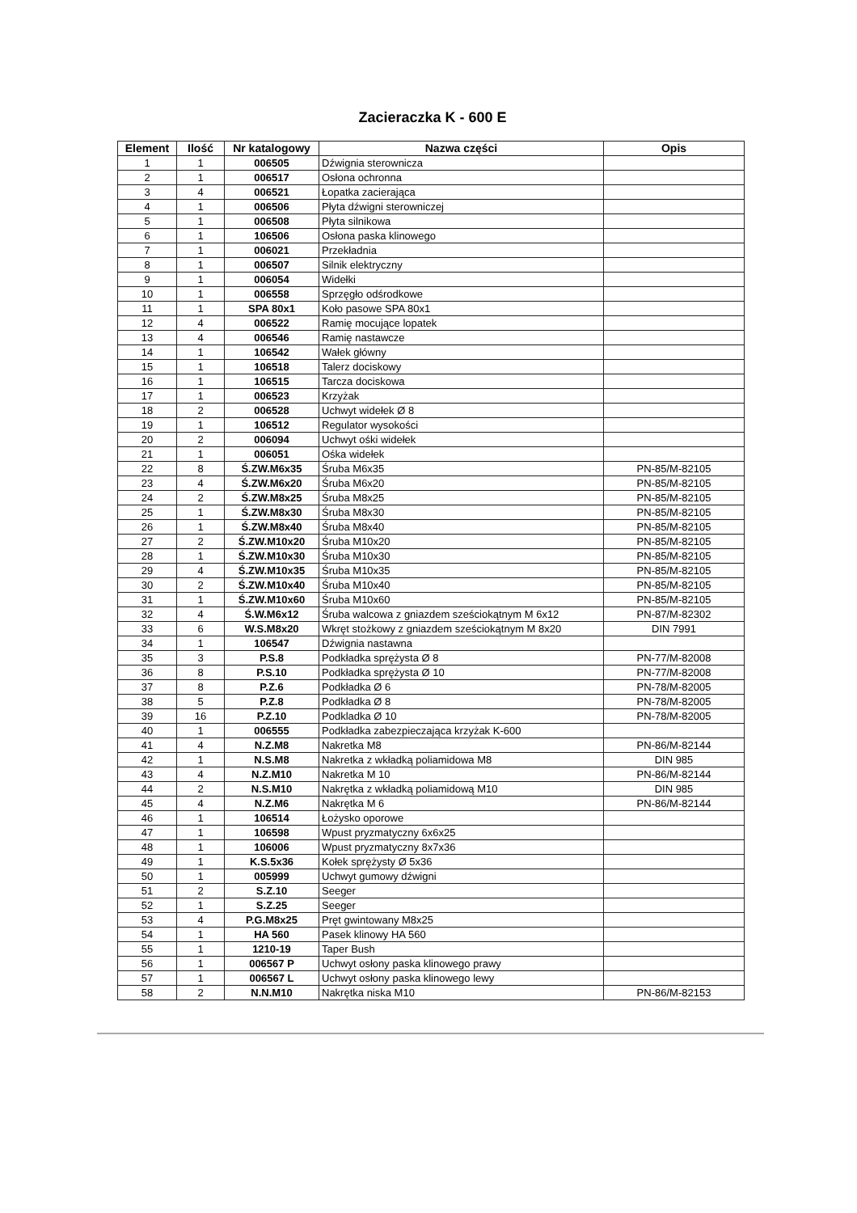Zacieraczka K - 600 E
| Element | Ilość | Nr katalogowy | Nazwa części | Opis |
| --- | --- | --- | --- | --- |
| 1 | 1 | 006505 | Dźwignia sterownicza | |
| 2 | 1 | 006517 | Osłona ochronna | |
| 3 | 4 | 006521 | Łopatka zacierająca | |
| 4 | 1 | 006506 | Płyta dźwigni sterowniczej | |
| 5 | 1 | 006508 | Płyta silnikowa | |
| 6 | 1 | 106506 | Osłona paska klinowego | |
| 7 | 1 | 006021 | Przekładnia | |
| 8 | 1 | 006507 | Silnik elektryczny | |
| 9 | 1 | 006054 | Widełki | |
| 10 | 1 | 006558 | Sprzęgło odśrodkowe | |
| 11 | 1 | SPA 80x1 | Koło pasowe SPA 80x1 | |
| 12 | 4 | 006522 | Ramię mocujące lopatek | |
| 13 | 4 | 006546 | Ramię nastawcze | |
| 14 | 1 | 106542 | Wałek główny | |
| 15 | 1 | 106518 | Talerz dociskowy | |
| 16 | 1 | 106515 | Tarcza dociskowa | |
| 17 | 1 | 006523 | Krzyżak | |
| 18 | 2 | 006528 | Uchwyt widełek Ø 8 | |
| 19 | 1 | 106512 | Regulator wysokości | |
| 20 | 2 | 006094 | Uchwyt ośki widełek | |
| 21 | 1 | 006051 | Ośka widełek | |
| 22 | 8 | Ś.ZW.M6x35 | Śruba M6x35 | PN-85/M-82105 |
| 23 | 4 | Ś.ZW.M6x20 | Śruba M6x20 | PN-85/M-82105 |
| 24 | 2 | Ś.ZW.M8x25 | Śruba M8x25 | PN-85/M-82105 |
| 25 | 1 | Ś.ZW.M8x30 | Śruba M8x30 | PN-85/M-82105 |
| 26 | 1 | Ś.ZW.M8x40 | Śruba M8x40 | PN-85/M-82105 |
| 27 | 2 | Ś.ZW.M10x20 | Śruba M10x20 | PN-85/M-82105 |
| 28 | 1 | Ś.ZW.M10x30 | Śruba M10x30 | PN-85/M-82105 |
| 29 | 4 | Ś.ZW.M10x35 | Śruba M10x35 | PN-85/M-82105 |
| 30 | 2 | Ś.ZW.M10x40 | Śruba M10x40 | PN-85/M-82105 |
| 31 | 1 | Ś.ZW.M10x60 | Śruba M10x60 | PN-85/M-82105 |
| 32 | 4 | Ś.W.M6x12 | Śruba walcowa z gniazdem sześciokątnym M 6x12 | PN-87/M-82302 |
| 33 | 6 | W.S.M8x20 | Wkręt stożkowy z gniazdem sześciokątnym M 8x20 | DIN 7991 |
| 34 | 1 | 106547 | Dźwignia nastawna | |
| 35 | 3 | P.S.8 | Podkładka sprężysta Ø 8 | PN-77/M-82008 |
| 36 | 8 | P.S.10 | Podkładka sprężysta Ø 10 | PN-77/M-82008 |
| 37 | 8 | P.Z.6 | Podkładka Ø 6 | PN-78/M-82005 |
| 38 | 5 | P.Z.8 | Podkładka Ø 8 | PN-78/M-82005 |
| 39 | 16 | P.Z.10 | Podkladka Ø 10 | PN-78/M-82005 |
| 40 | 1 | 006555 | Podkładka zabezpieczająca krzyżak K-600 | |
| 41 | 4 | N.Z.M8 | Nakretka M8 | PN-86/M-82144 |
| 42 | 1 | N.S.M8 | Nakretka z wkładką poliamidowa M8 | DIN 985 |
| 43 | 4 | N.Z.M10 | Nakretka M 10 | PN-86/M-82144 |
| 44 | 2 | N.S.M10 | Nakrętka z wkładką poliamidową M10 | DIN 985 |
| 45 | 4 | N.Z.M6 | Nakrętka M 6 | PN-86/M-82144 |
| 46 | 1 | 106514 | Łożysko oporowe | |
| 47 | 1 | 106598 | Wpust pryzmatyczny 6x6x25 | |
| 48 | 1 | 106006 | Wpust pryzmatyczny 8x7x36 | |
| 49 | 1 | K.S.5x36 | Kołek sprężysty Ø 5x36 | |
| 50 | 1 | 005999 | Uchwyt gumowy dźwigni | |
| 51 | 2 | S.Z.10 | Seeger | |
| 52 | 1 | S.Z.25 | Seeger | |
| 53 | 4 | P.G.M8x25 | Pręt gwintowany M8x25 | |
| 54 | 1 | HA 560 | Pasek klinowy HA 560 | |
| 55 | 1 | 1210-19 | Taper Bush | |
| 56 | 1 | 006567 P | Uchwyt osłony paska klinowego prawy | |
| 57 | 1 | 006567 L | Uchwyt osłony paska klinowego lewy | |
| 58 | 2 | N.N.M10 | Nakrętka niska M10 | PN-86/M-82153 |